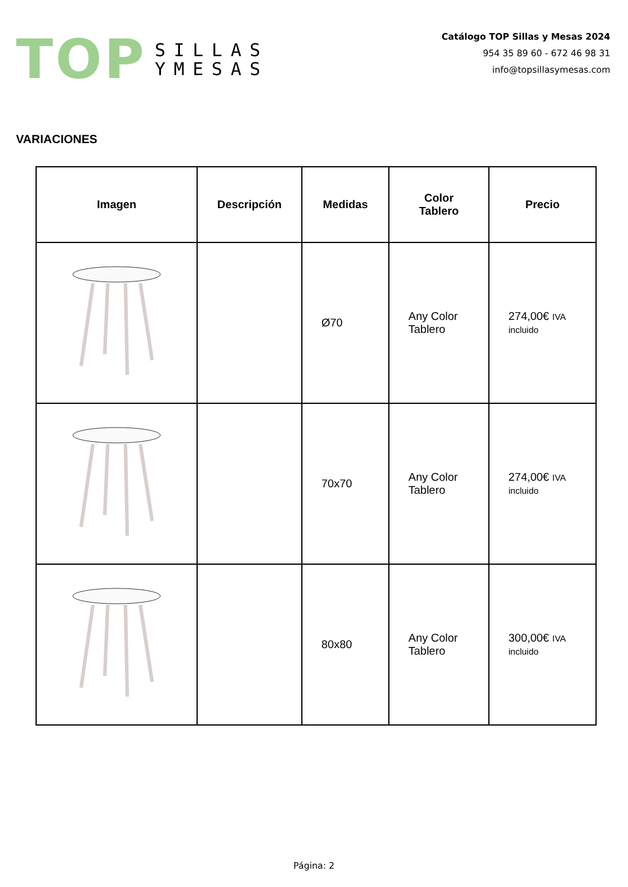TOP
SILLAS
YMESAS
Catálogo TOP Sillas y Mesas 2024
954 35 89 60 - 672 46 98 31
info@topsillasymesas.com
VARIACIONES
| Imagen | Descripción | Medidas | Color Tablero | Precio |
| --- | --- | --- | --- | --- |
| | | Ø70 | Any Color Tablero | 274,00€ IVA incluido |
| | | 70x70 | Any Color Tablero | 274,00€ IVA incluido |
| | | 80x80 | Any Color Tablero | 300,00€ IVA incluido |
Página: 2